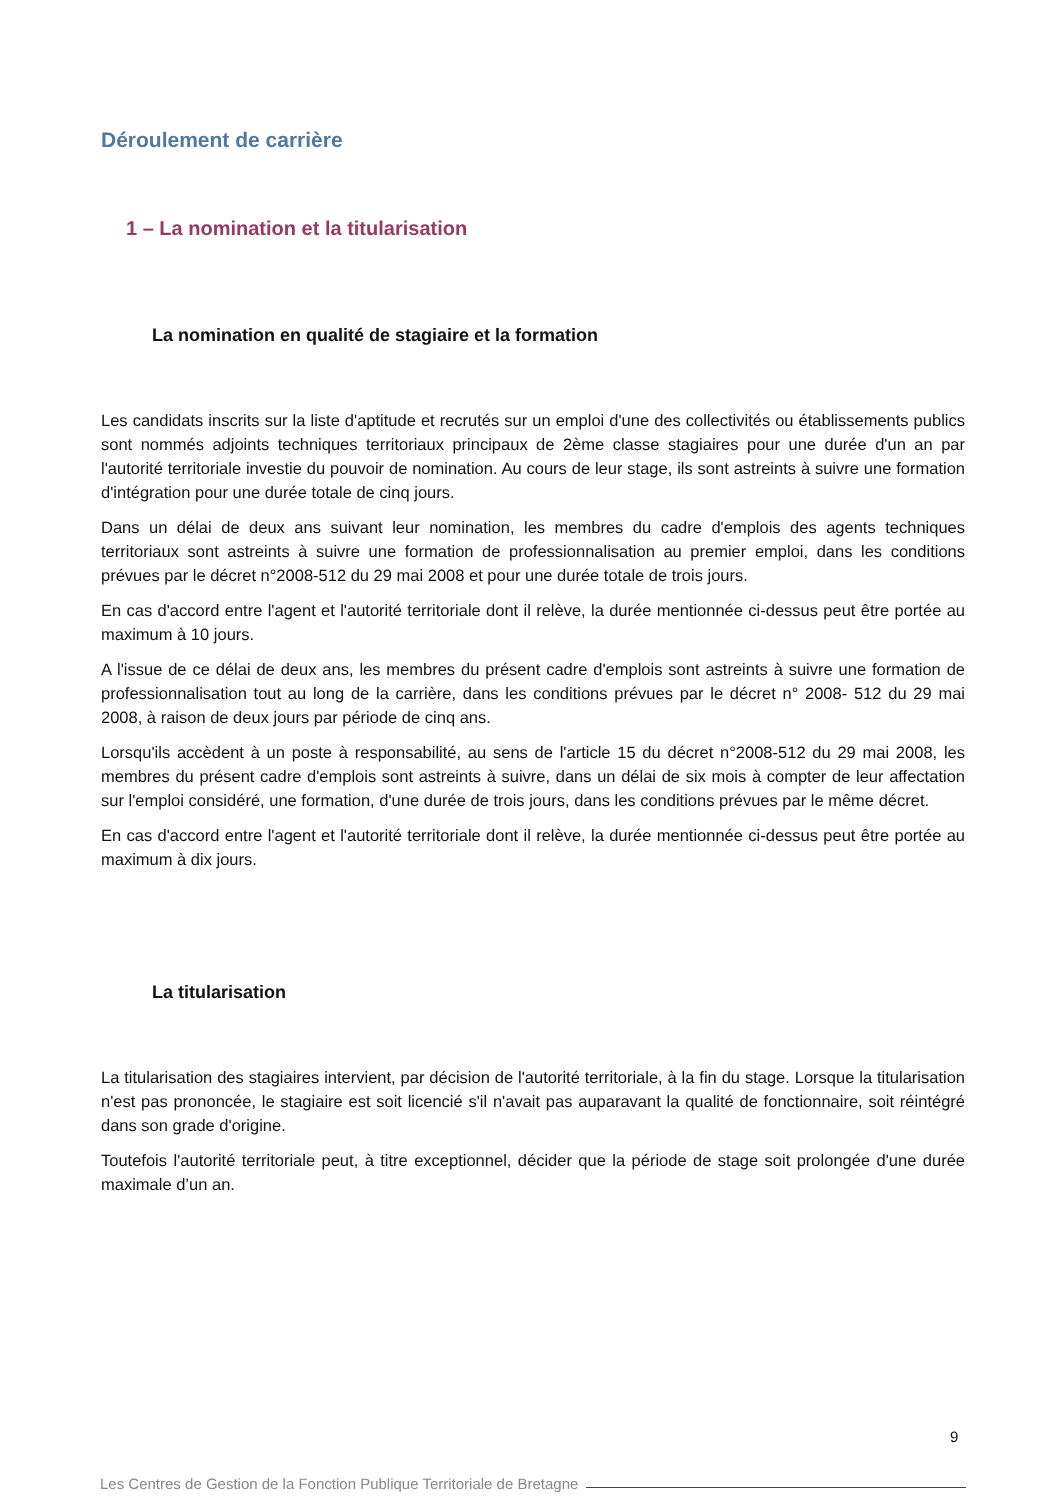Déroulement de carrière
1 – La nomination et la titularisation
La nomination en qualité de stagiaire et la formation
Les candidats inscrits sur la liste d'aptitude et recrutés sur un emploi d'une des collectivités ou établissements publics sont nommés adjoints techniques territoriaux principaux de 2ème classe stagiaires pour une durée d'un an par l'autorité territoriale investie du pouvoir de nomination. Au cours de leur stage, ils sont astreints à suivre une formation d'intégration pour une durée totale de cinq jours.
Dans un délai de deux ans suivant leur nomination, les membres du cadre d'emplois des agents techniques territoriaux sont astreints à suivre une formation de professionnalisation au premier emploi, dans les conditions prévues par le décret n°2008-512 du 29 mai 2008 et pour une durée totale de trois jours.
En cas d'accord entre l'agent et l'autorité territoriale dont il relève, la durée mentionnée ci-dessus peut être portée au maximum à 10 jours.
A l'issue de ce délai de deux ans, les membres du présent cadre d'emplois sont astreints à suivre une formation de professionnalisation tout au long de la carrière, dans les conditions prévues par le décret n° 2008- 512 du 29 mai 2008, à raison de deux jours par période de cinq ans.
Lorsqu'ils accèdent à un poste à responsabilité, au sens de l'article 15 du décret n°2008-512 du 29 mai 2008, les membres du présent cadre d'emplois sont astreints à suivre, dans un délai de six mois à compter de leur affectation sur l'emploi considéré, une formation, d'une durée de trois jours, dans les conditions prévues par le même décret.
En cas d'accord entre l'agent et l'autorité territoriale dont il relève, la durée mentionnée ci-dessus peut être portée au maximum à dix jours.
La titularisation
La titularisation des stagiaires intervient, par décision de l'autorité territoriale, à la fin du stage. Lorsque la titularisation n'est pas prononcée, le stagiaire est soit licencié s'il n'avait pas auparavant la qualité de fonctionnaire, soit réintégré dans son grade d'origine.
Toutefois l'autorité territoriale peut, à titre exceptionnel, décider que la période de stage soit prolongée d'une durée maximale d’un an.
9
Les Centres de Gestion de la Fonction Publique Territoriale de Bretagne